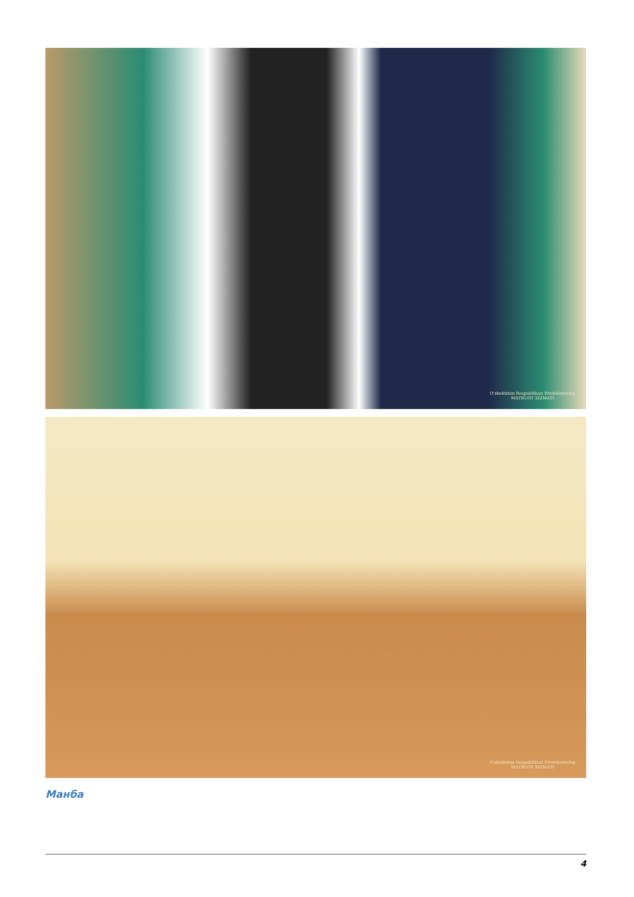O'zbekiston Respublikasi Prezidentining
MATBUOT XIZMATI
O'zbekiston Respublikasi Prezidentining
MATBUOT XIZMATI
Манба
4